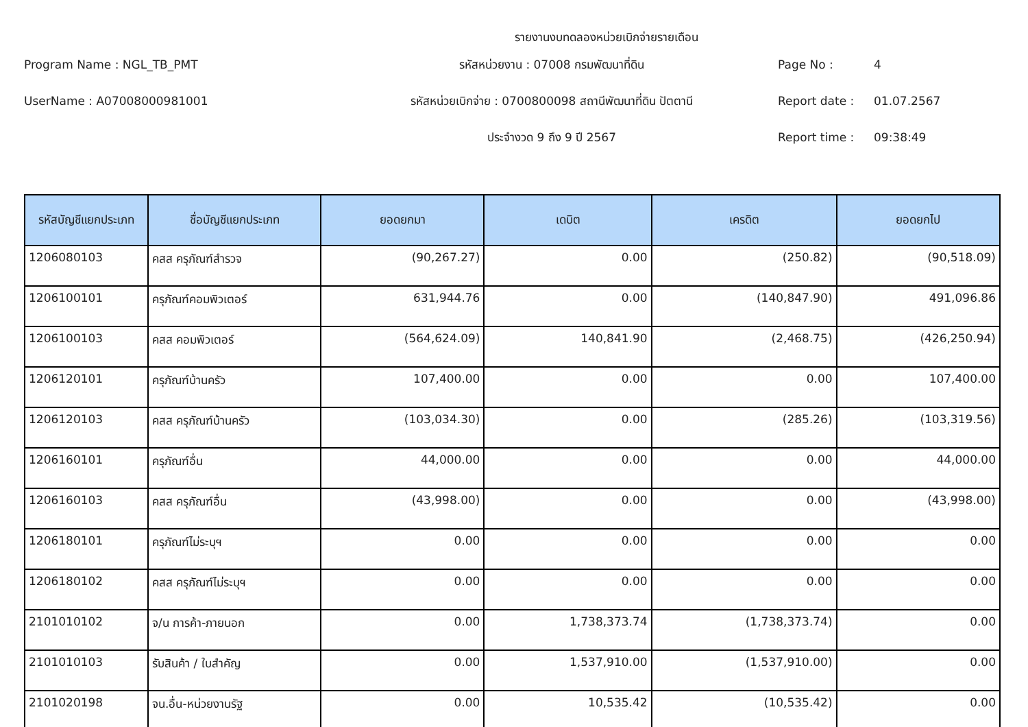รายงานงบทดลองหน่วยเบิกจ่ายรายเดือน
Program Name : NGL_TB_PMT
รหัสหน่วยงาน : 07008 กรมพัฒนาที่ดิน
Page No :
4
UserName : A07008000981001
รหัสหน่วยเบิกจ่าย : 0700800098 สถานีพัฒนาที่ดิน ปัตตานี
Report date :
01.07.2567
ประจำงวด 9 ถึง 9 ปี 2567
Report time :
09:38:49
| รหัสบัญชีแยกประเภท | ชื่อบัญชีแยกประเภท | ยอดยกมา | เดบิต | เครดิต | ยอดยกไป |
| --- | --- | --- | --- | --- | --- |
| 1206080103 | คสส ครุภัณฑ์สำรวจ | (90,267.27) | 0.00 | (250.82) | (90,518.09) |
| 1206100101 | ครุภัณฑ์คอมพิวเตอร์ | 631,944.76 | 0.00 | (140,847.90) | 491,096.86 |
| 1206100103 | คสส คอมพิวเตอร์ | (564,624.09) | 140,841.90 | (2,468.75) | (426,250.94) |
| 1206120101 | ครุภัณฑ์บ้านครัว | 107,400.00 | 0.00 | 0.00 | 107,400.00 |
| 1206120103 | คสส ครุภัณฑ์บ้านครัว | (103,034.30) | 0.00 | (285.26) | (103,319.56) |
| 1206160101 | ครุภัณฑ์อื่น | 44,000.00 | 0.00 | 0.00 | 44,000.00 |
| 1206160103 | คสส ครุภัณฑ์อื่น | (43,998.00) | 0.00 | 0.00 | (43,998.00) |
| 1206180101 | ครุภัณฑ์ไม่ระบุฯ | 0.00 | 0.00 | 0.00 | 0.00 |
| 1206180102 | คสส ครุภัณฑ์ไม่ระบุฯ | 0.00 | 0.00 | 0.00 | 0.00 |
| 2101010102 | จ/น การค้า-ภายนอก | 0.00 | 1,738,373.74 | (1,738,373.74) | 0.00 |
| 2101010103 | รับสินค้า / ใบสำคัญ | 0.00 | 1,537,910.00 | (1,537,910.00) | 0.00 |
| 2101020198 | จน.อื่น-หน่วยงานรัฐ | 0.00 | 10,535.42 | (10,535.42) | 0.00 |